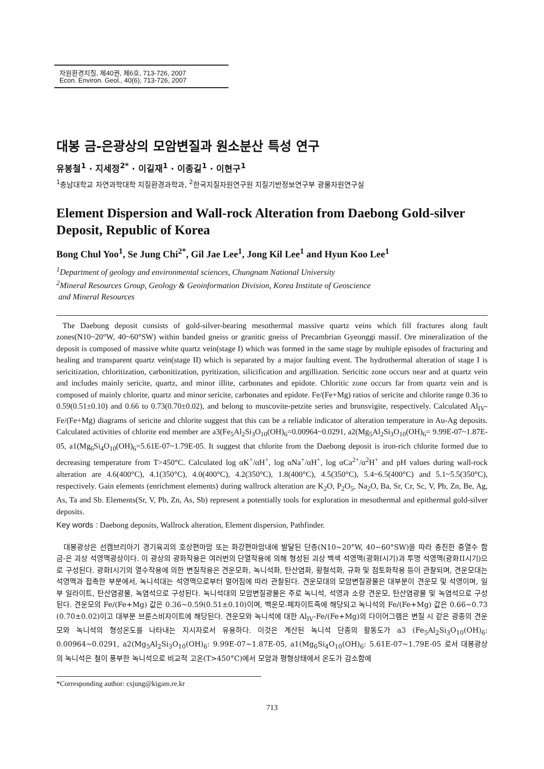자원환경지질, 제40권, 제6호, 713-726, 2007
Econ. Environ. Geol., 40(6), 713-726, 2007
대봉 금-은광상의 모암변질과 원소분산 특성 연구
유봉철<sup>1</sup> · 지세정<sup>2*</sup> · 이길재<sup>1</sup> · 이종길<sup>1</sup> · 이현구<sup>1</sup>
<sup>1</sup> 충남대학교 자연과학대학 지질환경과학과, <sup>2</sup>한국지질자원연구원 지질기반정보연구부 광물자원연구실
Element Dispersion and Wall-rock Alteration from Daebong Gold-silver Deposit, Republic of Korea
Bong Chul Yoo<sup>1</sup>, Se Jung Chi<sup>2*</sup>, Gil Jae Lee<sup>1</sup>, Jong Kil Lee<sup>1</sup> and Hyun Koo Lee<sup>1</sup>
<sup>1</sup> Department of geology and environmental sciences, Chungnam National University
<sup>2</sup> Mineral Resources Group, Geology & Geoinformation Division, Korea Institute of Geoscience
and Mineral Resources
The Daebong deposit consists of gold-silver-bearing mesothermal massive quartz veins which fill fractures along fault zones(N10~20°W, 40~60°SW) within banded gneiss or granitic gneiss of Precambrian Gyeonggi massif. Ore mineralization of the deposit is composed of massive white quartz vein(stage I) which was formed in the same stage by multiple episodes of fracturing and healing and transparent quartz vein(stage II) which is separated by a major faulting event. The hydrothermal alteration of stage I is sericitization, chloritization, carbonitization, pyritization, silicification and argillization. Sericitic zone occurs near and at quartz vein and includes mainly sericite, quartz, and minor illite, carbonates and epidote. Chloritic zone occurs far from quartz vein and is composed of mainly chlorite, quartz and minor sericite, carbonates and epidote. Fe/(Fe+Mg) ratios of sericite and chlorite range 0.36 to 0.59(0.51±0.10) and 0.66 to 0.73(0.70±0.02), and belong to muscovite-petzite series and brunsvigite, respectively. Calculated Al<sub>IV</sub>-Fe/(Fe+Mg) diagrams of sericite and chlorite suggest that this can be a reliable indicator of alteration temperature in Au-Ag deposits. Calculated activities of chlorite end member are a3(Fe<sub>5</sub>Al<sub>2</sub>Si<sub>3</sub>O<sub>10</sub>(OH)<sub>6</sub>=0.00964~0.0291, a2(Mg<sub>5</sub>Al<sub>2</sub>Si<sub>3</sub>O<sub>10</sub>(OH)<sub>6</sub>= 9.99E-07~1.87E-05, a1(Mg<sub>6</sub>Si<sub>4</sub>O<sub>10</sub>(OH)<sub>6</sub>=5.61E-07~1.79E-05. It suggest that chlorite from the Daebong deposit is iron-rich chlorite formed due to decreasing temperature from T>450°C. Calculated log αK<sup>+</sup>/αH<sup>+</sup>, log αNa<sup>+</sup>/αH<sup>+</sup>, log αCa<sup>2+</sup>/α<sup>2</sup>H<sup>+</sup> and pH values during wall-rock alteration are 4.6(400°C), 4.1(350°C), 4.0(400°C), 4.2(350°C), 1.8(400°C), 4.5(350°C), 5.4~6.5(400°C) and 5.1~5.5(350°C), respectively. Gain elements (enrichment elements) during wallrock alteration are K<sub>2</sub>O, P<sub>2</sub>O<sub>5</sub>, Na<sub>2</sub>O, Ba, Sr, Cr, Sc, V, Pb, Zn, Be, Ag, As, Ta and Sb. Elements(Sr, V, Pb, Zn, As, Sb) represent a potentially tools for exploration in mesothermal and epithermal gold-silver deposits.
Key words : Daebong deposits, Wallrock alteration, Element dispersion, Pathfinder.
대봉광상은 선캠브리아기 경기육괴의 호상편마암 또는 화강편마암내에 발달된 단층(N10~20°W, 40~60°SW)을 따라 충진한 중열수 함금-은 괴상 석영맥광상이다. 이 광상의 광화작용은 여러번의 단열작용에 의해 형성된 괴상 백색 석영맥(광화I시기)과 투명 석영맥(광화II시기)으로 구성된다. 광화I시기의 열수작용에 의한 변질작용은 견운모화, 녹니석화, 탄산염화, 황철석화, 규화 및 점토화작용 등이 관찰되며, 견운모대는 석영맥과 접촉한 부분에서, 녹니석대는 석영맥으로부터 멀어짐에 따라 관찰된다. 견운모대의 모암변질광물은 대부분이 견운모 및 석영이며, 일부 일라이트, 탄산염광물, 녹염석으로 구성된다. 녹니석대의 모암변질광물은 주로 녹니석, 석영과 소량 견운모, 탄산염광물 및 녹염석으로 구성된다. 견운모의 Fe/(Fe+Mg) 값은 0.36~0.59(0.51±0.10)이며, 백운모-페차이트족에 해당되고 녹니석의 Fe/(Fe+Mg) 값은 0.66~0.73 (0.70±0.02)이고 대부분 브룬스비자이트에 해당된다. 견운모와 녹니석에 대한 Al<sub>IV</sub>-Fe/(Fe+Mg)의 다이어그램은 변질 시 같은 광종의 견운모와 녹니석의 형성온도를 나타내는 지시자로서 유용하다. 이것은 계산된 녹니석 단종의 활동도가 a3 (Fe<sub>5</sub>Al<sub>2</sub>Si<sub>3</sub>O<sub>10</sub>(OH)<sub>6</sub>: 0.00964~0.0291, a2(Mg<sub>5</sub>Al<sub>2</sub>Si<sub>3</sub>O<sub>10</sub>(OH)<sub>6</sub>: 9.99E-07~1.87E-05, a1(Mg<sub>6</sub>Si<sub>4</sub>O<sub>10</sub>(OH)<sub>6</sub>: 5.61E-07~1.79E-05 로서 대봉광상의 녹니석은 철이 풍부한 녹니석으로 비교적 고온(T>450°C)에서 모암과 평형상태에서 온도가 감소함에
*Corresponding author: csjung@kigam.re.kr
713